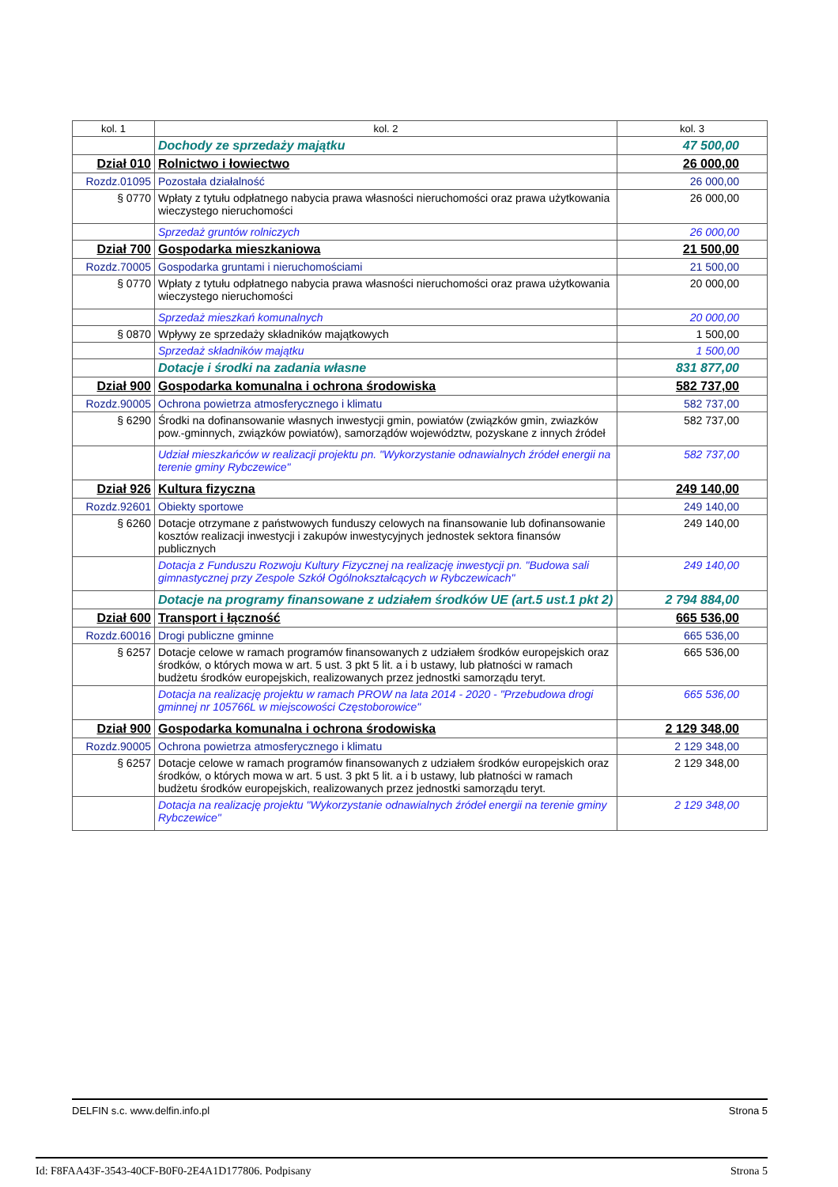| kol. 1 | kol. 2 | kol. 3 |
| --- | --- | --- |
| | Dochody ze sprzedaży majątku | 47 500,00 |
| Dział 010 | Rolnictwo i łowiectwo | 26 000,00 |
| Rozdz.01095 | Pozostała działalność | 26 000,00 |
| § 0770 | Wpłaty z tytułu odpłatnego nabycia prawa własności nieruchomości oraz prawa użytkowania wieczystego nieruchomości | 26 000,00 |
| | Sprzedaż gruntów rolniczych | 26 000,00 |
| Dział 700 | Gospodarka mieszkaniowa | 21 500,00 |
| Rozdz.70005 | Gospodarka gruntami i nieruchomościami | 21 500,00 |
| § 0770 | Wpłaty z tytułu odpłatnego nabycia prawa własności nieruchomości oraz prawa użytkowania wieczystego nieruchomości | 20 000,00 |
| | Sprzedaż mieszkań komunalnych | 20 000,00 |
| § 0870 | Wpływy ze sprzedaży składników majątkowych | 1 500,00 |
| | Sprzedaż składników majątku | 1 500,00 |
| | Dotacje i środki na zadania własne | 831 877,00 |
| Dział 900 | Gospodarka komunalna i ochrona środowiska | 582 737,00 |
| Rozdz.90005 | Ochrona powietrza atmosferycznego i klimatu | 582 737,00 |
| § 6290 | Środki na dofinansowanie własnych inwestycji gmin, powiatów (związków gmin, zwiazków pow.-gminnych, związków powiatów), samorządów województw, pozyskane z innych źródeł | 582 737,00 |
| | Udział mieszkańców w realizacji projektu pn. "Wykorzystanie odnawialnych źródeł energii na terenie gminy Rybczewice" | 582 737,00 |
| Dział 926 | Kultura fizyczna | 249 140,00 |
| Rozdz.92601 | Obiekty sportowe | 249 140,00 |
| § 6260 | Dotacje otrzymane z państwowych funduszy celowych na finansowanie lub dofinansowanie kosztów realizacji inwestycji i zakupów inwestycyjnych jednostek sektora finansów publicznych | 249 140,00 |
| | Dotacja z Funduszu Rozwoju Kultury Fizycznej na realizację inwestycji pn. "Budowa sali gimnastycznej przy Zespole Szkół Ogólnokształcących w Rybczewicach" | 249 140,00 |
| | Dotacje na programy finansowane z udziałem środków UE (art.5 ust.1 pkt 2) | 2 794 884,00 |
| Dział 600 | Transport i łączność | 665 536,00 |
| Rozdz.60016 | Drogi publiczne gminne | 665 536,00 |
| § 6257 | Dotacje celowe w ramach programów finansowanych z udziałem środków europejskich oraz środków, o których mowa w art. 5 ust. 3 pkt 5 lit. a i b ustawy, lub płatności w ramach budżetu środków europejskich, realizowanych przez jednostki samorządu teryt. | 665 536,00 |
| | Dotacja na realizację projektu w ramach PROW na lata 2014 - 2020 - "Przebudowa drogi gminnej nr 105766L w miejscowości Częstoborowice" | 665 536,00 |
| Dział 900 | Gospodarka komunalna i ochrona środowiska | 2 129 348,00 |
| Rozdz.90005 | Ochrona powietrza atmosferycznego i klimatu | 2 129 348,00 |
| § 6257 | Dotacje celowe w ramach programów finansowanych z udziałem środków europejskich oraz środków, o których mowa w art. 5 ust. 3 pkt 5 lit. a i b ustawy, lub płatności w ramach budżetu środków europejskich, realizowanych przez jednostki samorządu teryt. | 2 129 348,00 |
| | Dotacja na realizację projektu "Wykorzystanie odnawialnych źródeł energii na terenie gminy Rybczewice" | 2 129 348,00 |
DELFIN s.c. www.delfin.info.pl Strona 5
Id: F8FAA43F-3543-40CF-B0F0-2E4A1D177806. Podpisany Strona 5